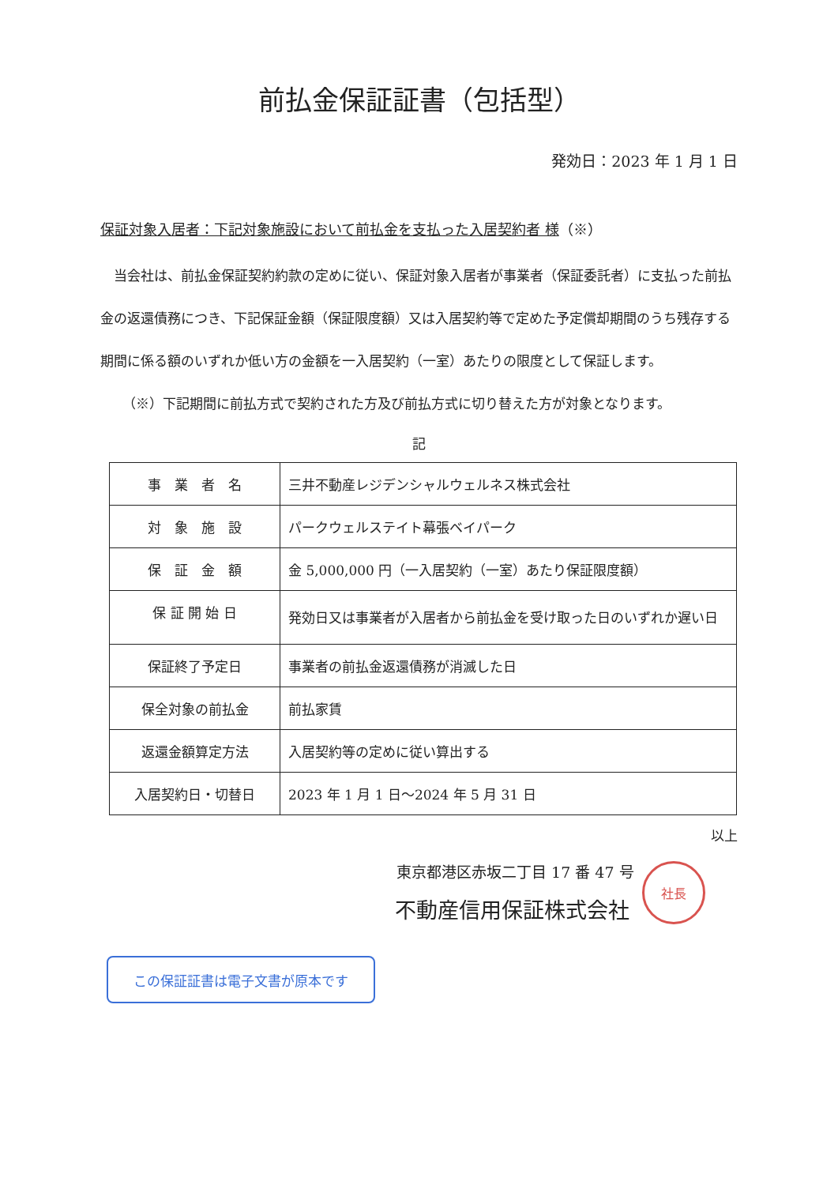前払金保証証書（包括型）
発効日：2023 年 1 月 1 日
保証対象入居者：下記対象施設において前払金を支払った入居契約者 様（※）
　当会社は、前払金保証契約約款の定めに従い、保証対象入居者が事業者（保証委託者）に支払った前払金の返還債務につき、下記保証金額（保証限度額）又は入居契約等で定めた予定償却期間のうち残存する期間に係る額のいずれか低い方の金額を一入居契約（一室）あたりの限度として保証します。
（※）下記期間に前払方式で契約された方及び前払方式に切り替えた方が対象となります。
記
| 事 業 者 名 | 三井不動産レジデンシャルウェルネス株式会社 |
| 対 象 施 設 | パークウェルステイト幕張ベイパーク |
| 保 証 金 額 | 金 5,000,000 円（一入居契約（一室）あたり保証限度額） |
| 保 証 開 始 日 | 発効日又は事業者が入居者から前払金を受け取った日のいずれか遅い日 |
| 保証終了予定日 | 事業者の前払金返還債務が消滅した日 |
| 保全対象の前払金 | 前払家賃 |
| 返還金額算定方法 | 入居契約等の定めに従い算出する |
| 入居契約日・切替日 | 2023 年 1 月 1 日～2024 年 5 月 31 日 |
以上
東京都港区赤坂二丁目 17 番 47 号
不動産信用保証株式会社
社長
この保証証書は電子文書が原本です